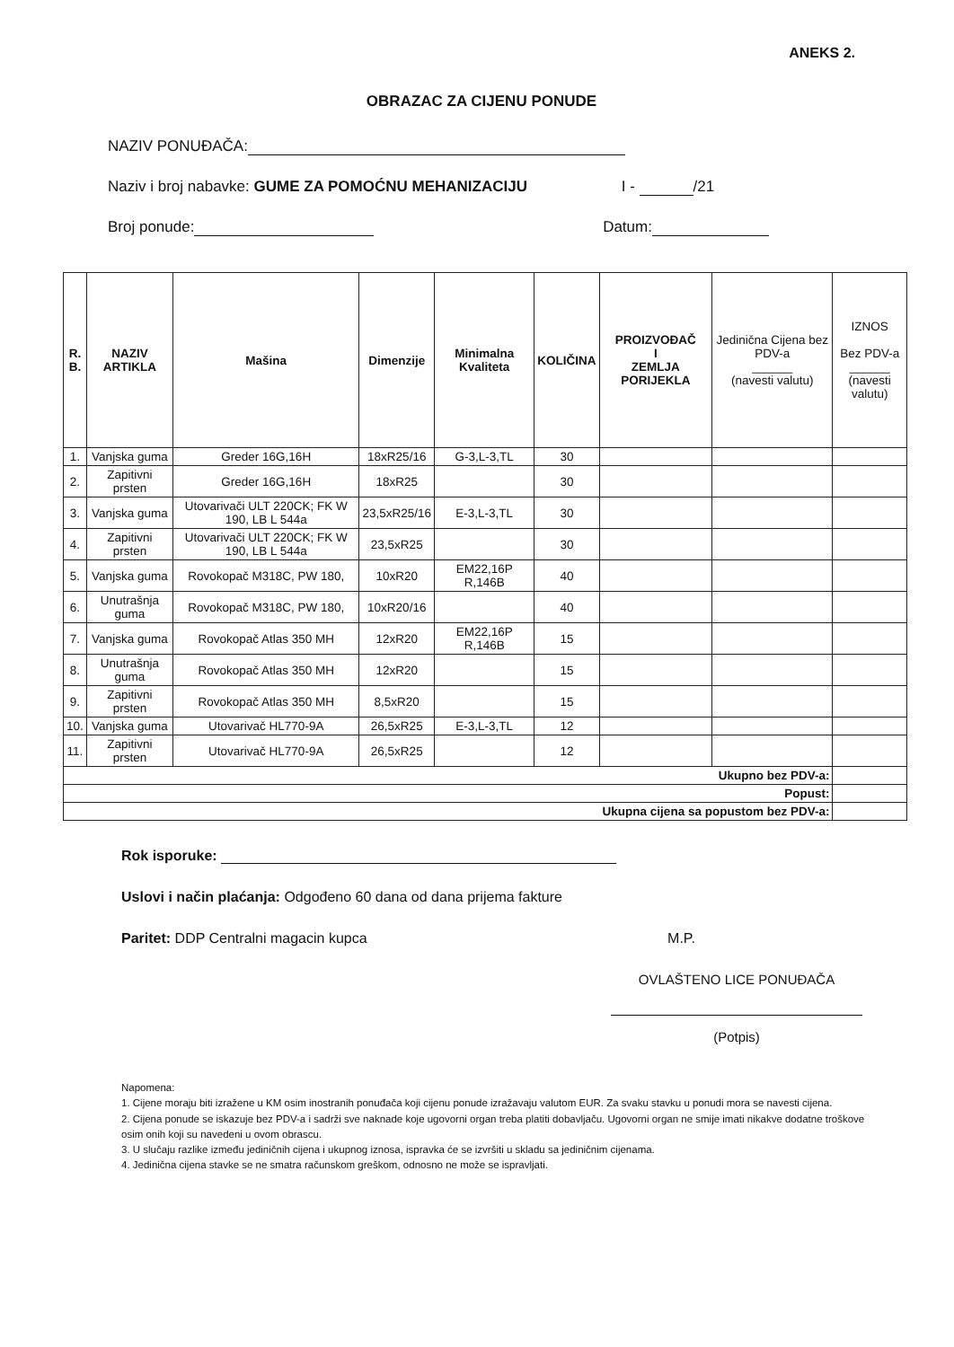ANEKS 2.
OBRAZAC ZA CIJENU PONUDE
NAZIV PONUĐAČA:
Naziv i broj nabavke: GUME ZA POMOĆNU MEHANIZACIJU I - /21
Broj ponude: Datum:
| R. B. | NAZIV ARTIKLA | Mašina | Dimenzije | Minimalna Kvaliteta | KOLIČINA | PROIZVOĐAČ I ZEMLJA PORIJEKLA | Jedinična Cijena bez PDV-a ______ (navesti valutu) | IZNOS Bez PDV-a ______ (navesti valutu) |
| --- | --- | --- | --- | --- | --- | --- | --- | --- |
| 1. | Vanjska guma | Greder 16G,16H | 18xR25/16 | G-3,L-3,TL | 30 | | | |
| 2. | Zapitivni prsten | Greder 16G,16H | 18xR25 | | 30 | | | |
| 3. | Vanjska guma | Utovarivači ULT 220CK; FK W 190, LB L 544a | 23,5xR25/16 | E-3,L-3,TL | 30 | | | |
| 4. | Zapitivni prsten | Utovarivači ULT 220CK; FK W 190, LB L 544a | 23,5xR25 | | 30 | | | |
| 5. | Vanjska guma | Rovokopač M318C, PW 180, | 10xR20 | EM22,16P R,146B | 40 | | | |
| 6. | Unutrašnja guma | Rovokopač M318C, PW 180, | 10xR20/16 | | 40 | | | |
| 7. | Vanjska guma | Rovokopač Atlas 350 MH | 12xR20 | EM22,16P R,146B | 15 | | | |
| 8. | Unutrašnja guma | Rovokopač Atlas 350 MH | 12xR20 | | 15 | | | |
| 9. | Zapitivni prsten | Rovokopač Atlas 350 MH | 8,5xR20 | | 15 | | | |
| 10. | Vanjska guma | Utovarivač HL770-9A | 26,5xR25 | E-3,L-3,TL | 12 | | | |
| 11. | Zapitivni prsten | Utovarivač HL770-9A | 26,5xR25 | | 12 | | | |
| Ukupno bez PDV-a: | | | | | | | | |
| Popust: | | | | | | | | |
| Ukupna cijena sa popustom bez PDV-a: | | | | | | | | |
Rok isporuke:
Uslovi i način plaćanja: Odgođeno 60 dana od dana prijema fakture
Paritet: DDP Centralni magacin kupca M.P.
OVLAŠTENO LICE PONUĐAČA
(Potpis)
Napomena:
1. Cijene moraju biti izražene u KM osim inostranih ponuđača koji cijenu ponude izražavaju valutom EUR. Za svaku stavku u ponudi mora se navesti cijena.
2. Cijena ponude se iskazuje bez PDV-a i sadrži sve naknade koje ugovorni organ treba platiti dobavljaču. Ugovorni organ ne smije imati nikakve dodatne troškove osim onih koji su navedeni u ovom obrascu.
3. U slučaju razlike između jediničnih cijena i ukupnog iznosa, ispravka će se izvršiti u skladu sa jediničnim cijenama.
4. Jedinična cijena stavke se ne smatra računskom greškom, odnosno ne može se ispravljati.